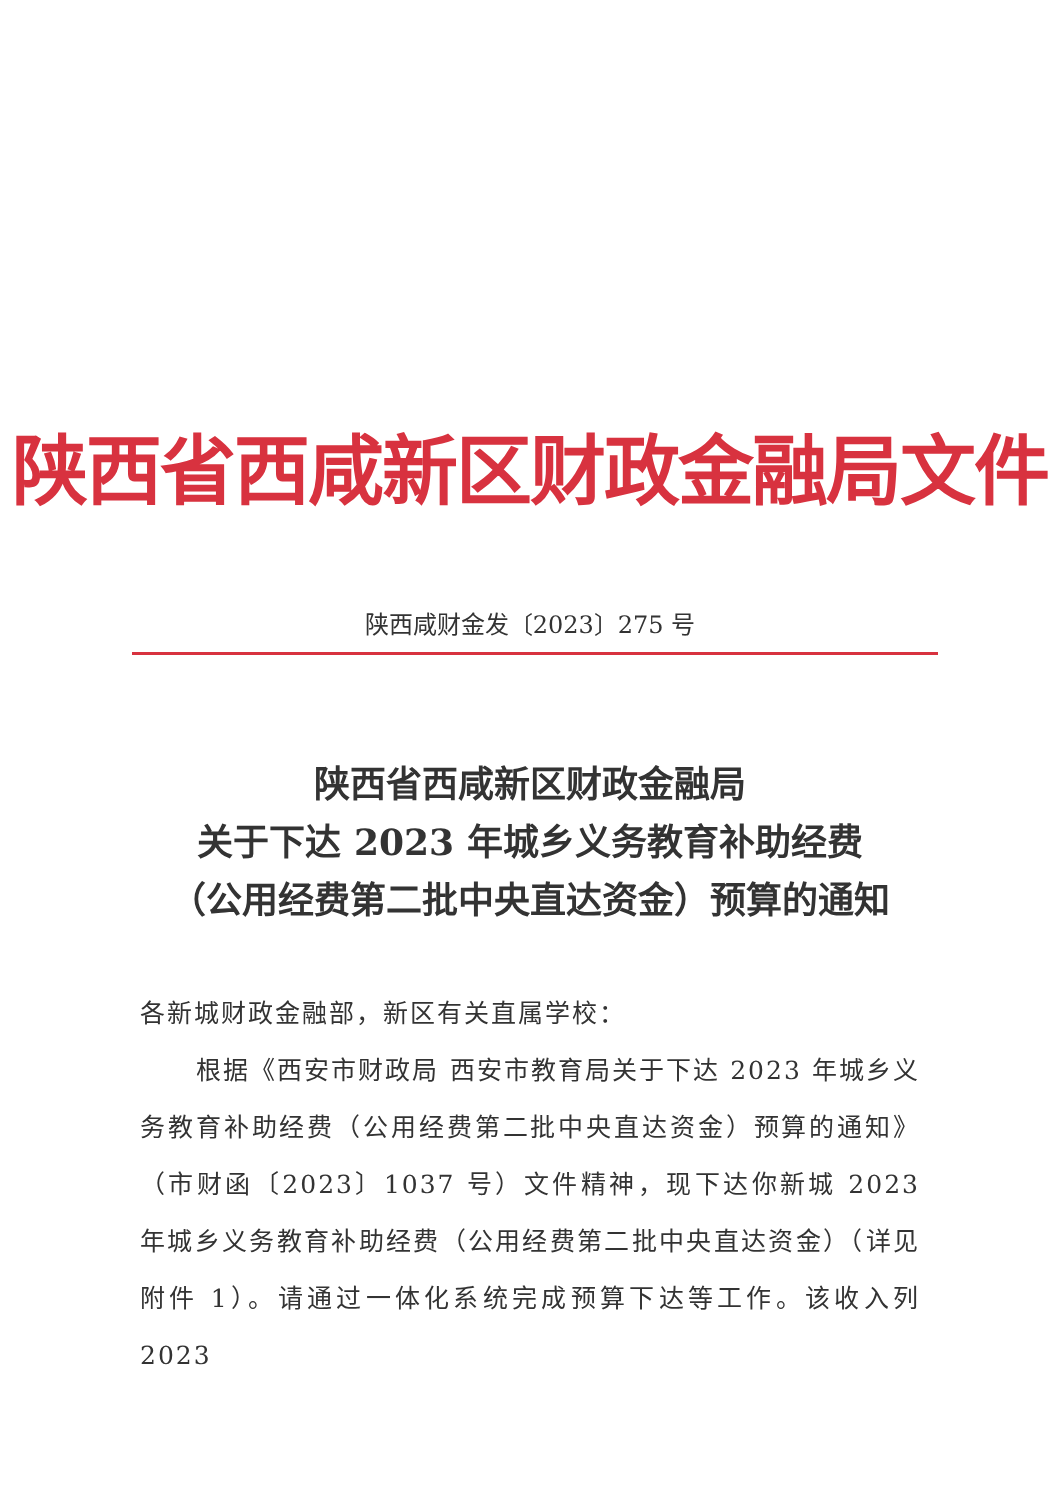陕西省西咸新区财政金融局文件
陕西咸财金发〔2023〕275 号
陕西省西咸新区财政金融局
关于下达 2023 年城乡义务教育补助经费
（公用经费第二批中央直达资金）预算的通知
各新城财政金融部，新区有关直属学校：
根据《西安市财政局 西安市教育局关于下达 2023 年城乡义务教育补助经费（公用经费第二批中央直达资金）预算的通知》（市财函〔2023〕1037 号）文件精神，现下达你新城 2023 年城乡义务教育补助经费（公用经费第二批中央直达资金）（详见附件 1）。请通过一体化系统完成预算下达等工作。该收入列 2023